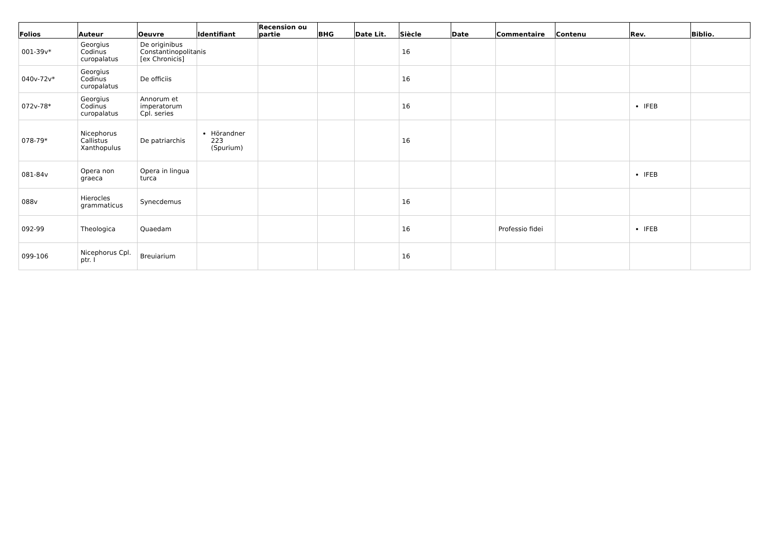| Folios | Auteur | Oeuvre | Identifiant | Recension ou partie | BHG | Date Lit. | Siècle | Date | Commentaire | Contenu | Rev. | Biblio. |
| --- | --- | --- | --- | --- | --- | --- | --- | --- | --- | --- | --- | --- |
| 001-39v* | Georgius Codinus curopalatus | De originibus Constantinopolitanis [ex Chronicis] | | | | | 16 | | | | | |
| 040v-72v* | Georgius Codinus curopalatus | De officiis | | | | | 16 | | | | | |
| 072v-78* | Georgius Codinus curopalatus | Annorum et imperatorum Cpl. series | | | | | 16 | | | | IFEB | |
| 078-79* | Nicephorus Callistus Xanthopulus | De patriarchis | Hörandner 223 (Spurium) | | | | 16 | | | | | |
| 081-84v | Opera non graeca | Opera in lingua turca | | | | | | | | | IFEB | |
| 088v | Hierocles grammaticus | Synecdemus | | | | | 16 | | | | | |
| 092-99 | Theologica | Quaedam | | | | | 16 | | Professio fidei | | IFEB | |
| 099-106 | Nicephorus Cpl. ptr. I | Breuiarium | | | | | 16 | | | | | |